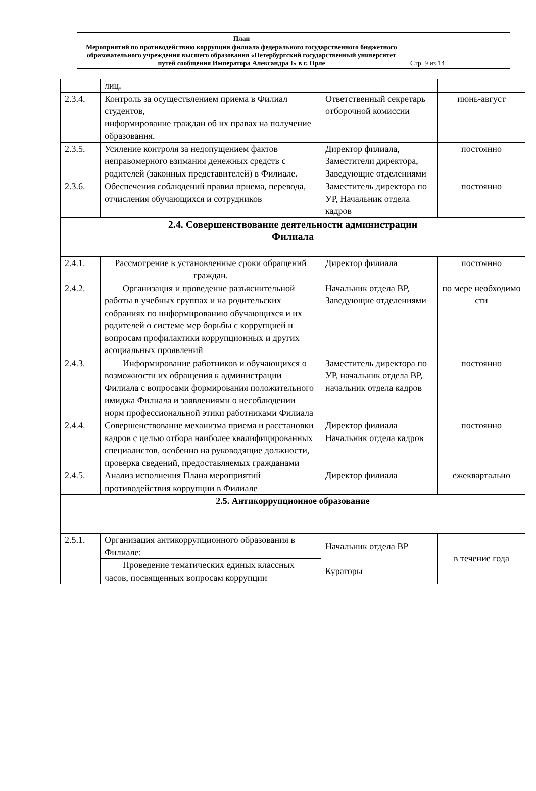| План Мероприятий по противодействию коррупции филиала федерального государственного бюджетного образовательного учреждения высшего образования «Петербургский государственный университет путей сообщения Императора Александра I» в г. Орле | Стр. 9 из 14 |
| | лиц. | | |
| 2.3.4. | Контроль за осуществлением приема в Филиал студентов, информирование граждан об их правах на получение образования. | Ответственный секретарь отборочной комиссии | июнь-август |
| 2.3.5. | Усиление контроля за недопущением фактов неправомерного взимания денежных средств с родителей (законных представителей) в Филиале. | Директор филиала, Заместители директора, Заведующие отделениями | постоянно |
| 2.3.6. | Обеспечения соблюдений правил приема, перевода, отчисления обучающихся и сотрудников | Заместитель директора по УР, Начальник отдела кадров | постоянно |
| 2.4. Совершенствование деятельности администрации Филиала | | | |
| 2.4.1. | Рассмотрение в установленные сроки обращений граждан. | Директор филиала | постоянно |
| 2.4.2. | Организация и проведение разъяснительной работы в учебных группах и на родительских собраниях по информированию обучающихся и их родителей о системе мер борьбы с коррупцией и вопросам профилактики коррупционных и других асоциальных проявлений | Начальник отдела ВР, Заведующие отделениями | по мере необходимо сти |
| 2.4.3. | Информирование работников и обучающихся о возможности их обращения к администрации Филиала с вопросами формирования положительного имиджа Филиала и заявлениями о несоблюдении норм профессиональной этики работниками Филиала | Заместитель директора по УР, начальник отдела ВР, начальник отдела кадров | постоянно |
| 2.4.4. | Совершенствование механизма приема и расстановки кадров с целью отбора наиболее квалифицированных специалистов, особенно на руководящие должности, проверка сведений, предоставляемых гражданами | Директор филиала Начальник отдела кадров | постоянно |
| 2.4.5. | Анализ исполнения Плана мероприятий противодействия коррупции в Филиале | Директор филиала | ежеквартально |
| 2.5. Антикоррупционное образование | | | |
| 2.5.1. | Организация антикоррупционного образования в Филиале: | Начальник отдела ВР Кураторы | в течение года |
| | Проведение тематических единых классных часов, посвященных вопросам коррупции | | |